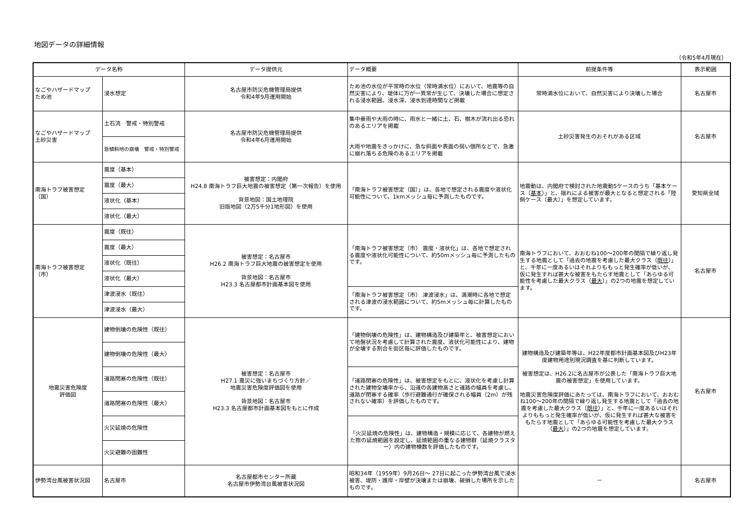地図データの詳細情報
（令和5年4月現在）
| データ名称 | | データ提供元 | データ概要 | 前提条件等 | 表示範囲 |
| --- | --- | --- | --- | --- | --- |
| なごやハザードマップ ため池 | 浸水想定 | 名古屋市防災危機管理局提供 令和4年9月運用開始 | ため池の水位が平常時の水位（常時満水位）において、地震等の自然災害により、堤体に万が一異常が生じて、決壊した場合に想定される浸水範囲、浸水深、浸水到達時間など掲載 | 常時満水位において、自然災害により決壊した場合 | 名古屋市 |
| なごやハザードマップ 土砂災害 | 土石流 警戒・特別警戒 | 名古屋市防災危機管理局提供 令和4年6月運用開始 | 集中豪雨や大雨の時に、雨水と一緒に土、石、樹木が流れ出る恐れのあるエリアを掲載 大雨や地震をきっかけに、急な斜面や表面の弱い個所などで、急激に崩れ落ちる危険のあるエリアを掲載 | 土砂災害発生のおそれがある区域 | 名古屋市 |
| | 急傾斜地の崩壊 警戒・特別警戒 | | | | |
| 南海トラフ被害想定（国） | 震度（基本） | 被害想定：内閣府 H24.8 南海トラフ巨大地震の被害想定（第一次報告）を使用 背景地図：国土地理院 旧版地図（2万5千分1地形図）を使用 | 「南海トラフ被害想定（国）」は、各地で想定される震度や液状化可能性について、1kmメッシュ毎に予測したものです。 | 地震動は、内閣府で検討された地震動5ケースのうち「基本ケース（ 基本 ）」と、揺れによる被害が最大となると想定される「陸側ケース（最大）」を想定しています。 | 愛知県全域 |
| | 震度（最大） | | | | |
| | 液状化（基本） | | | | |
| | 液状化（最大） | | | | |
| 南海トラフ被害想定（市） | 震度（既往） | 被害想定：名古屋市 H26.2 南海トラフ巨大地震の被害想定を使用 背景地図：名古屋市 H23.3 名古屋都市計画基本図を使用 | 「南海トラフ被害想定（市） 震度・液状化」は、各地で想定される震度や液状化可能性について、約50mメッシュ毎に予測したものです。 | 南海トラフにおいて、おおむね100～200年の間隔で繰り返し発生する地震として「過去の地震を考慮した最大クラス（ 既往 ）」と、千年に一度あるいはそれよりももっと発生確率が低いが、仮に発生すれば甚大な被害をもたらす地震として「あらゆる可能性を考慮した最大クラス（ 最大 ）」の2つの地震を想定しています。 | 名古屋市 |
| | 震度（最大） | | | | |
| | 液状化（既往） | | | | |
| | 液状化（最大） | | | | |
| | 津波浸水（既往） | | 「南海トラフ被害想定（市） 津波浸水」は、満潮時に各地で想定される津波の浸水範囲について、約5mメッシュ毎に計算したものです。 | | |
| | 津波浸水（最大） | | | | |
| 地震災害危険度 評価図 | 建物倒壊の危険性（既往） | 被害想定：名古屋市 H27.1 震災に強いまちづくり方針／ 地震災害危険度評価図を使用 背景地図：名古屋市 H23.3 名古屋都市計画基本図をもとに作成 | 「建物倒壊の危険性」は、建物構造及び建築年と、被害想定において地盤状況を考慮して計算された震度、液状化可能性により、建物が全壊する割合を街区毎に評価したものです。 | 建物構造及び建築年等は、H22年度都市計画基本図及びH23年度建物用途別現況調査を基に判断しています。 被害想定は、H26.2に名古屋市が公表した「南海トラフ巨大地震の被害想定」を使用しています。 地震災害危険度評価にあたっては、南海トラフにおいて、おおむね100～200年の間隔で繰り返し発生する地震として「過去の地震を考慮した最大クラス（ 既往 ）」と、千年に一度あるいはそれよりももっと発生確率が低いが、仮に発生すれば甚大な被害をもたらす地震として「あらゆる可能性を考慮した最大クラス（ 最大 ）」の2つの地震を想定しています。 | 名古屋市 |
| | 建物倒壊の危険性（最大） | | | | |
| | 道路閉塞の危険性（既往） | | 「道路閉塞の危険性」は、被害想定をもとに、液状化を考慮し計算された建物全壊率から、沿道の各建物高さと道路の幅員を考慮し、道路が閉塞する確率（歩行避難通行が確保される幅員（2m）が残されない確率）を評価したものです。 | | |
| | 道路閉塞の危険性（最大） | | | | |
| | 火災延焼の危険性 | | 「火災延焼の危険性」は、建物構造・規模に応じて、各建物が燃えた際の延焼範囲を設定し、延焼範囲の重なる建物群（延焼クラスター）内の建物棟数を評価したものです。 | | |
| | 火災避難の困難性 | | | | |
| 伊勢湾台風被害状況図 | 名古屋市 | 名古屋都市センター所蔵 名古屋市伊勢湾台風被害状況図 | 昭和34年（1959年）9月26日～ 27日に起こった伊勢湾台風で浸水被害、堤防・護岸・岸壁が決壊または崩壊、破損した場所を示したものです。 | － | 名古屋市 |